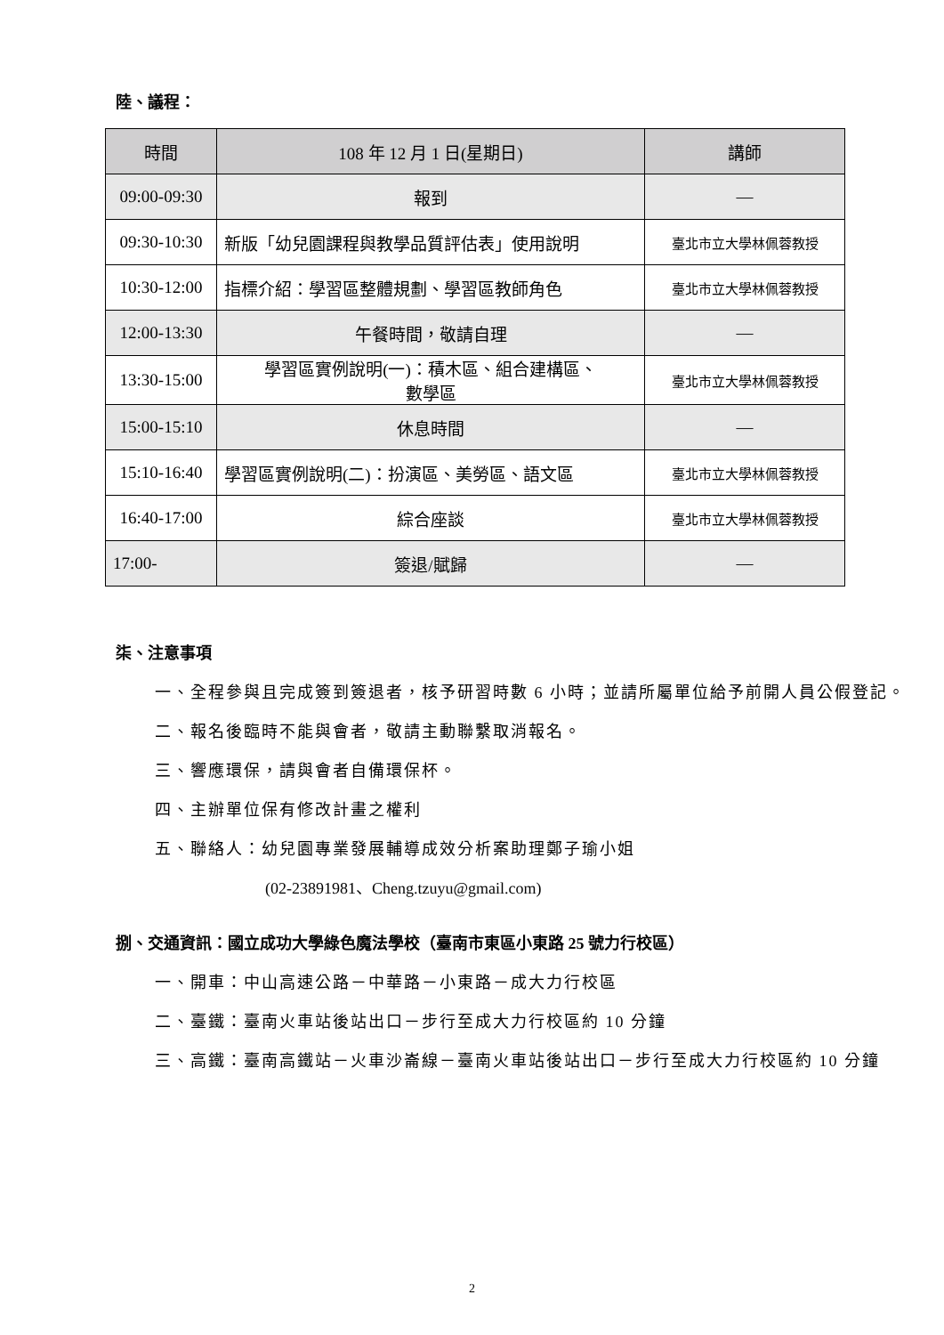陸、議程：
| 時間 | 108 年 12 月 1 日(星期日) | 講師 |
| --- | --- | --- |
| 09:00-09:30 | 報到 | — |
| 09:30-10:30 | 新版「幼兒園課程與教學品質評估表」使用說明 | 臺北市立大學林佩蓉教授 |
| 10:30-12:00 | 指標介紹：學習區整體規劃、學習區教師角色 | 臺北市立大學林佩蓉教授 |
| 12:00-13:30 | 午餐時間，敬請自理 | — |
| 13:30-15:00 | 學習區實例說明(一)：積木區、組合建構區、 數學區 | 臺北市立大學林佩蓉教授 |
| 15:00-15:10 | 休息時間 | — |
| 15:10-16:40 | 學習區實例說明(二)：扮演區、美勞區、語文區 | 臺北市立大學林佩蓉教授 |
| 16:40-17:00 | 綜合座談 | 臺北市立大學林佩蓉教授 |
| 17:00- | 簽退/賦歸 | — |
柒、注意事項
一、全程參與且完成簽到簽退者，核予研習時數 6 小時；並請所屬單位給予前開人員公假登記。
二、報名後臨時不能與會者，敬請主動聯繫取消報名。
三、響應環保，請與會者自備環保杯。
四、主辦單位保有修改計畫之權利
五、聯絡人：幼兒園專業發展輔導成效分析案助理鄭子瑜小姐
(02-23891981、Cheng.tzuyu@gmail.com)
捌、交通資訊：國立成功大學綠色魔法學校（臺南市東區小東路 25 號力行校區）
一、開車：中山高速公路－中華路－小東路－成大力行校區
二、臺鐵：臺南火車站後站出口－步行至成大力行校區約 10 分鐘
三、高鐵：臺南高鐵站－火車沙崙線－臺南火車站後站出口－步行至成大力行校區約 10 分鐘
2